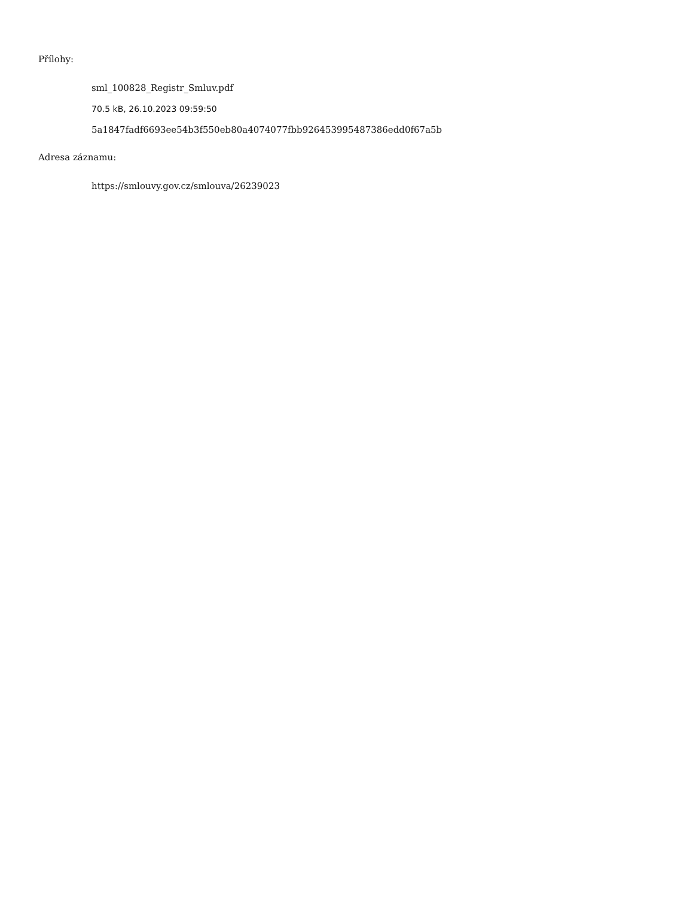Přílohy:
sml_100828_Registr_Smluv.pdf
70.5 kB, 26.10.2023 09:59:50
5a1847fadf6693ee54b3f550eb80a4074077fbb926453995487386edd0f67a5b
Adresa záznamu:
https://smlouvy.gov.cz/smlouva/26239023